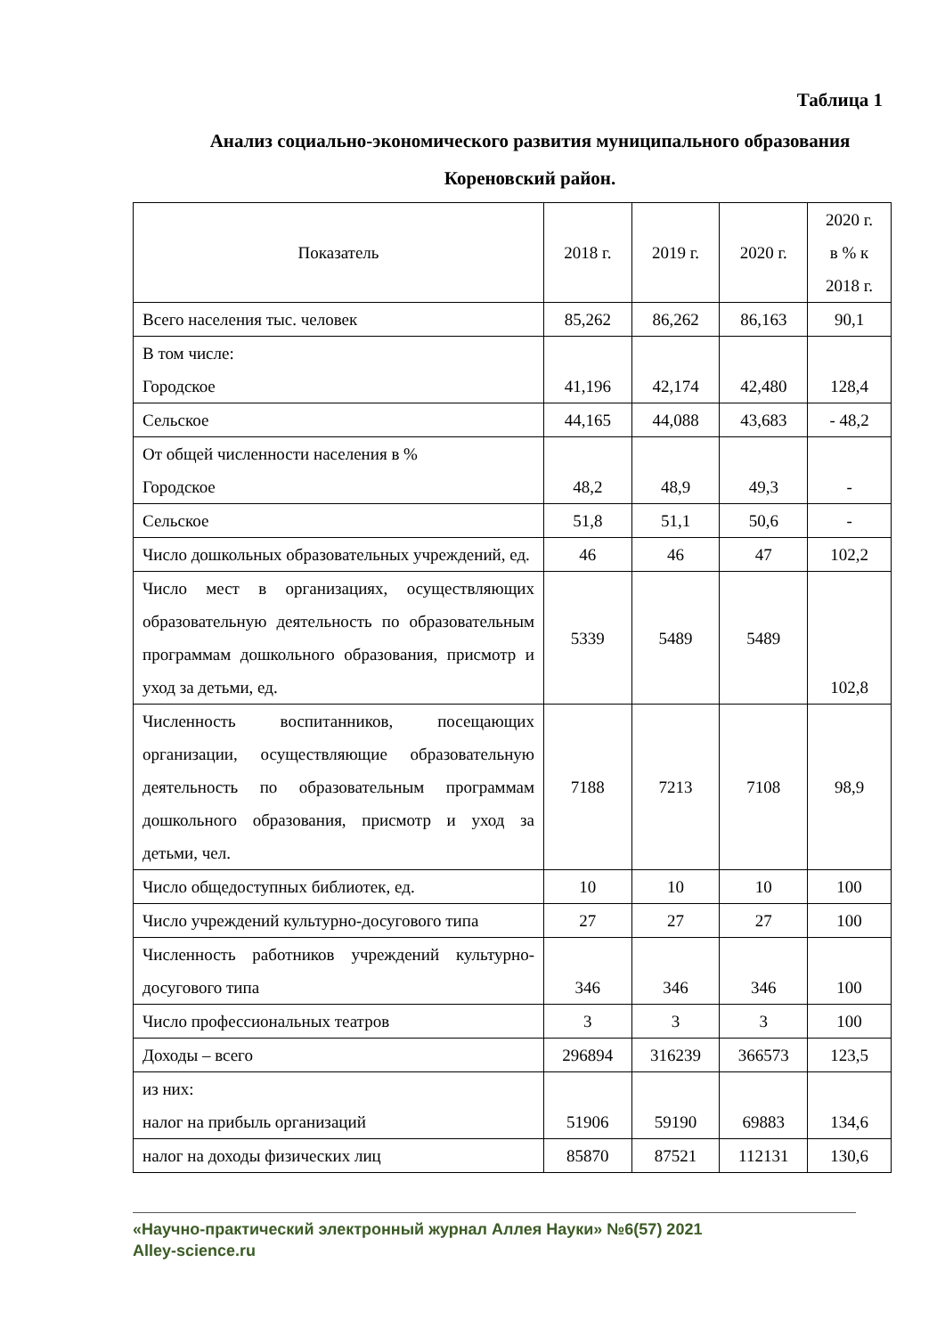Таблица 1
Анализ социально-экономического развития муниципального образования Кореновский район.
| Показатель | 2018 г. | 2019 г. | 2020 г. | 2020 г. в % к 2018 г. |
| Всего населения тыс. человек | 85,262 | 86,262 | 86,163 | 90,1 |
| В том числе: Городское | 41,196 | 42,174 | 42,480 | 128,4 |
| Сельское | 44,165 | 44,088 | 43,683 | - 48,2 |
| От общей численности населения в % Городское | 48,2 | 48,9 | 49,3 | - |
| Сельское | 51,8 | 51,1 | 50,6 | - |
| Число дошкольных образовательных учреждений, ед. | 46 | 46 | 47 | 102,2 |
| Число мест в организациях, осуществляющих образовательную деятельность по образовательным программам дошкольного образования, присмотр и уход за детьми, ед. | 5339 | 5489 | 5489 | 102,8 |
| Численность воспитанников, посещающих организации, осуществляющие образовательную деятельность по образовательным программам дошкольного образования, присмотр и уход за детьми, чел. | 7188 | 7213 | 7108 | 98,9 |
| Число общедоступных библиотек, ед. | 10 | 10 | 10 | 100 |
| Число учреждений культурно-досугового типа | 27 | 27 | 27 | 100 |
| Численность работников учреждений культурно-досугового типа | 346 | 346 | 346 | 100 |
| Число профессиональных театров | 3 | 3 | 3 | 100 |
| Доходы – всего | 296894 | 316239 | 366573 | 123,5 |
| из них: налог на прибыль организаций | 51906 | 59190 | 69883 | 134,6 |
| налог на доходы физических лиц | 85870 | 87521 | 112131 | 130,6 |
«Научно-практический электронный журнал Аллея Науки» №6(57) 2021
Alley-science.ru